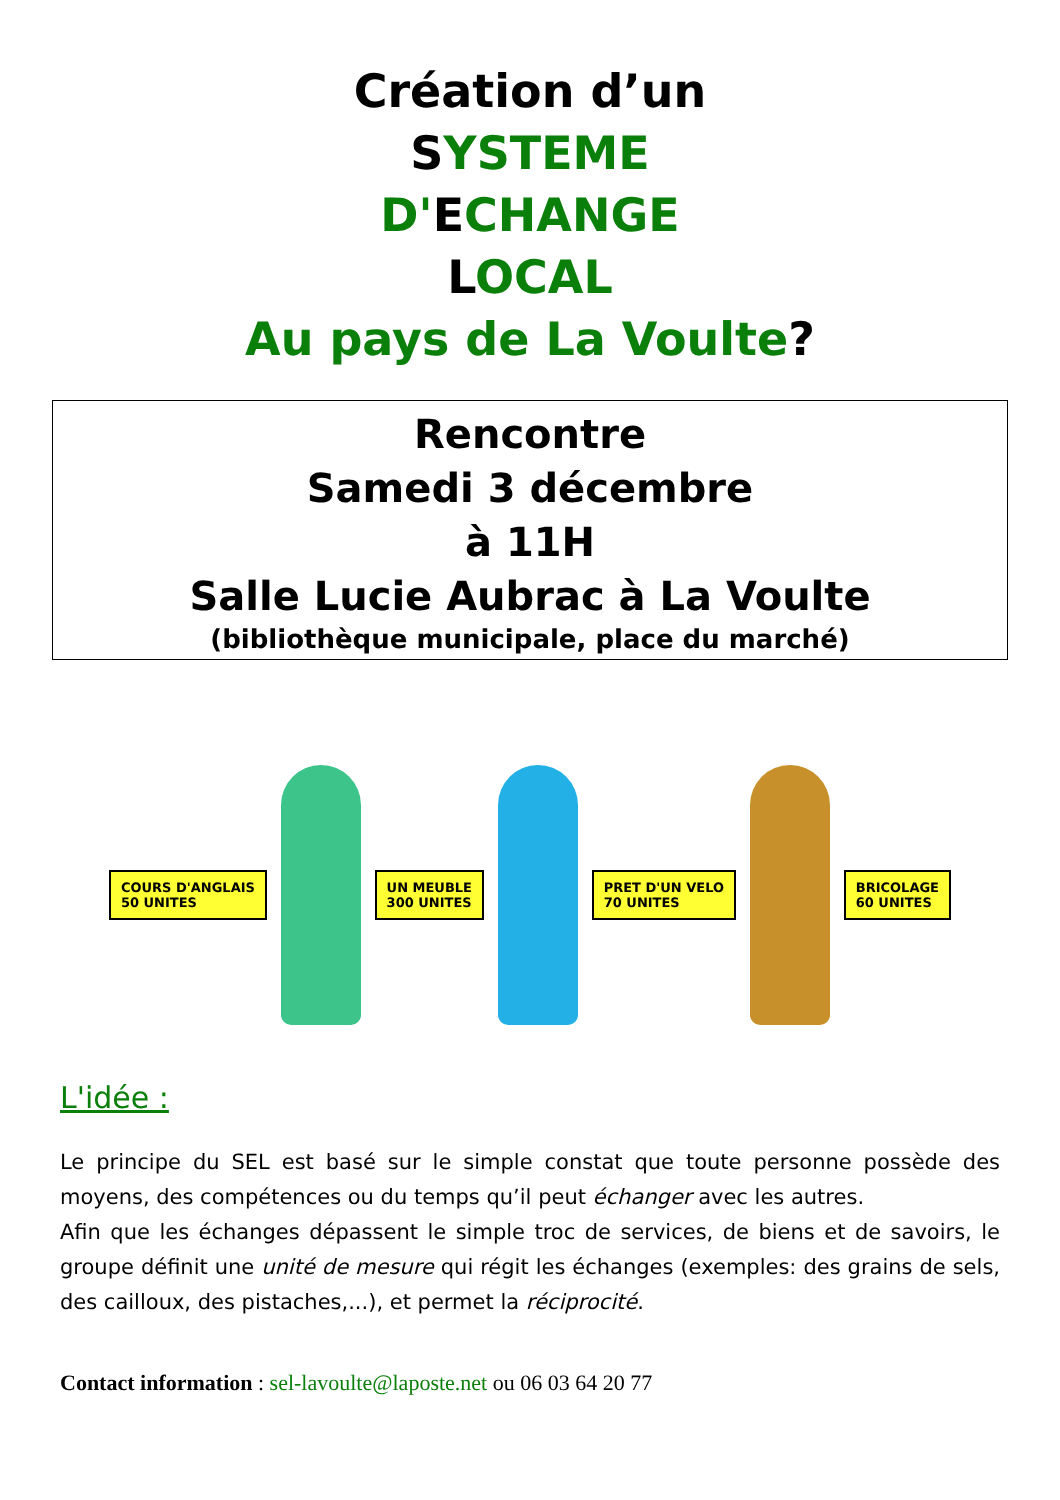Création d’un
SYSTEME
D'ECHANGE
LOCAL
Au pays de La Voulte?
Rencontre
Samedi 3 décembre
à 11H
Salle Lucie Aubrac à La Voulte
(bibliothèque municipale, place du marché)
COURS D'ANGLAIS
50 UNITES
UN MEUBLE
300 UNITES
PRET D'UN VELO
70 UNITES
BRICOLAGE
60 UNITES
L'idée :
Le principe du SEL est basé sur le simple constat que toute personne possède des moyens, des compétences ou du temps qu’il peut échanger avec les autres.
Afin que les échanges dépassent le simple troc de services, de biens et de savoirs, le groupe définit une unité de mesure qui régit les échanges (exemples: des grains de sels, des cailloux, des pistaches,...), et permet la réciprocité.
Contact information : sel-lavoulte@laposte.net ou 06 03 64 20 77